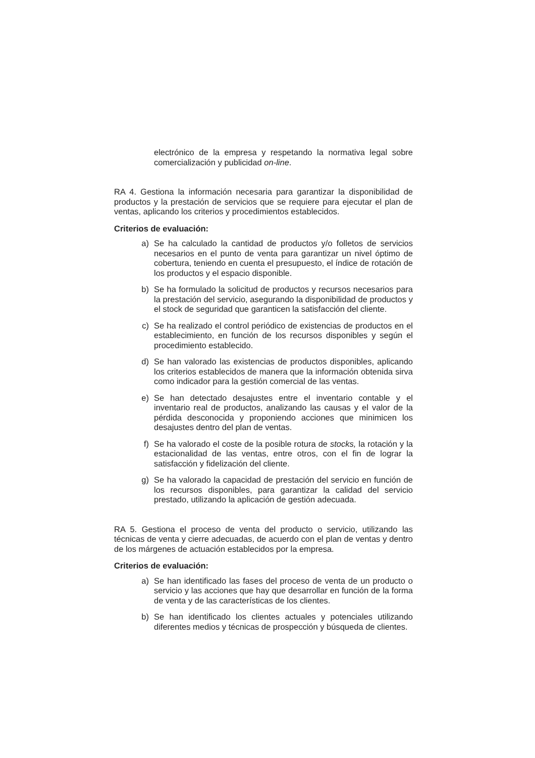electrónico de la empresa y respetando la normativa legal sobre comercialización y publicidad on-line.
RA 4. Gestiona la información necesaria para garantizar la disponibilidad de productos y la prestación de servicios que se requiere para ejecutar el plan de ventas, aplicando los criterios y procedimientos establecidos.
Criterios de evaluación:
a) Se ha calculado la cantidad de productos y/o folletos de servicios necesarios en el punto de venta para garantizar un nivel óptimo de cobertura, teniendo en cuenta el presupuesto, el índice de rotación de los productos y el espacio disponible.
b) Se ha formulado la solicitud de productos y recursos necesarios para la prestación del servicio, asegurando la disponibilidad de productos y el stock de seguridad que garanticen la satisfacción del cliente.
c) Se ha realizado el control periódico de existencias de productos en el establecimiento, en función de los recursos disponibles y según el procedimiento establecido.
d) Se han valorado las existencias de productos disponibles, aplicando los criterios establecidos de manera que la información obtenida sirva como indicador para la gestión comercial de las ventas.
e) Se han detectado desajustes entre el inventario contable y el inventario real de productos, analizando las causas y el valor de la pérdida desconocida y proponiendo acciones que minimicen los desajustes dentro del plan de ventas.
f) Se ha valorado el coste de la posible rotura de stocks, la rotación y la estacionalidad de las ventas, entre otros, con el fin de lograr la satisfacción y fidelización del cliente.
g) Se ha valorado la capacidad de prestación del servicio en función de los recursos disponibles, para garantizar la calidad del servicio prestado, utilizando la aplicación de gestión adecuada.
RA 5. Gestiona el proceso de venta del producto o servicio, utilizando las técnicas de venta y cierre adecuadas, de acuerdo con el plan de ventas y dentro de los márgenes de actuación establecidos por la empresa.
Criterios de evaluación:
a) Se han identificado las fases del proceso de venta de un producto o servicio y las acciones que hay que desarrollar en función de la forma de venta y de las características de los clientes.
b) Se han identificado los clientes actuales y potenciales utilizando diferentes medios y técnicas de prospección y búsqueda de clientes.